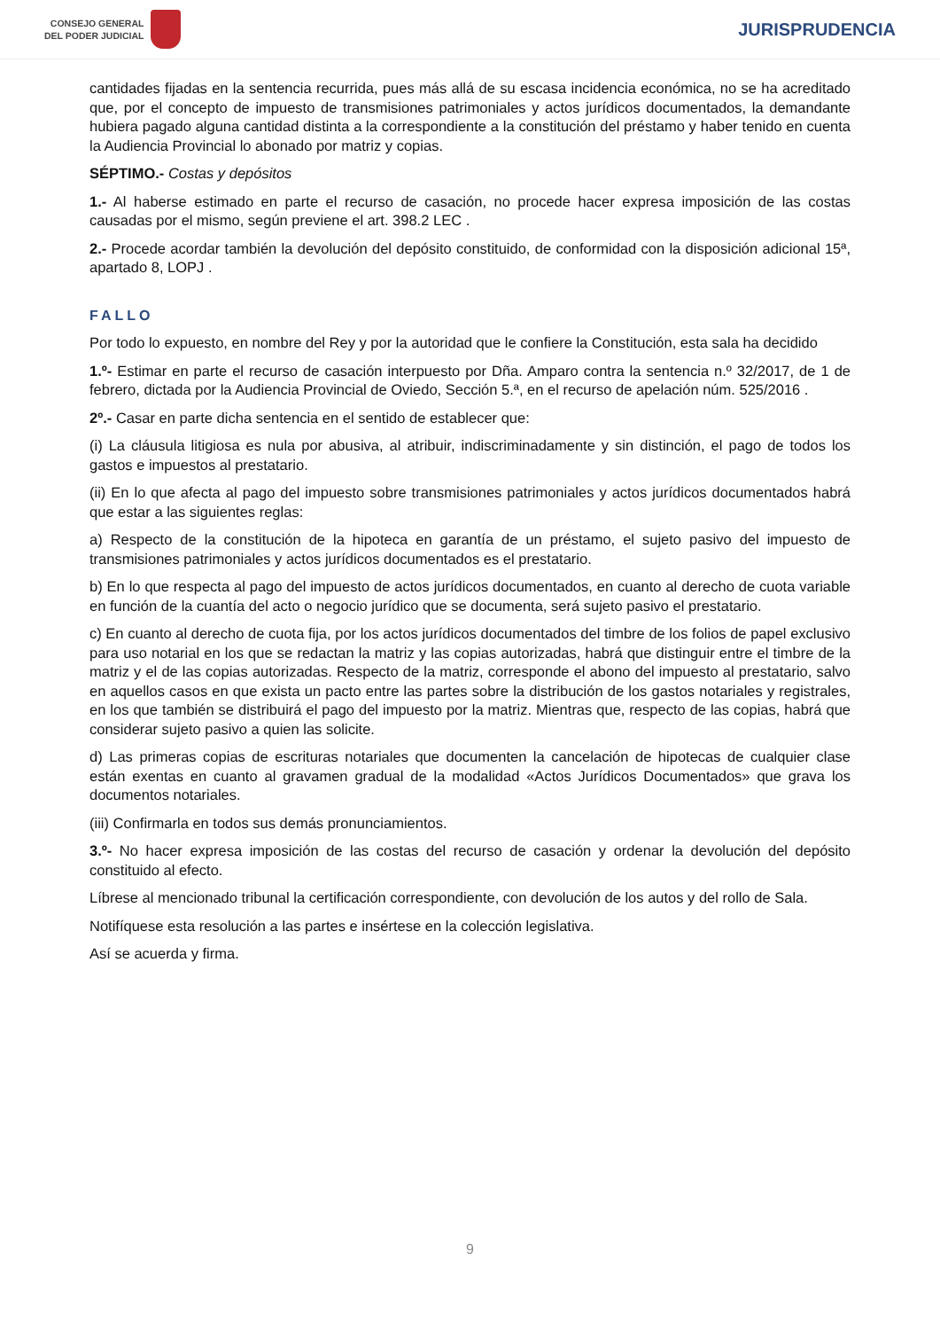CONSEJO GENERAL
DEL PODER JUDICIAL
JURISPRUDENCIA
cantidades fijadas en la sentencia recurrida, pues más allá de su escasa incidencia económica, no se ha acreditado que, por el concepto de impuesto de transmisiones patrimoniales y actos jurídicos documentados, la demandante hubiera pagado alguna cantidad distinta a la correspondiente a la constitución del préstamo y haber tenido en cuenta la Audiencia Provincial lo abonado por matriz y copias.
SÉPTIMO.- Costas y depósitos
1.- Al haberse estimado en parte el recurso de casación, no procede hacer expresa imposición de las costas causadas por el mismo, según previene el art. 398.2 LEC .
2.- Procede acordar también la devolución del depósito constituido, de conformidad con la disposición adicional 15ª, apartado 8, LOPJ .
FALLO
Por todo lo expuesto, en nombre del Rey y por la autoridad que le confiere la Constitución, esta sala ha decidido
1.º- Estimar en parte el recurso de casación interpuesto por Dña. Amparo contra la sentencia n.º 32/2017, de 1 de febrero, dictada por la Audiencia Provincial de Oviedo, Sección 5.ª, en el recurso de apelación núm. 525/2016 .
2º.- Casar en parte dicha sentencia en el sentido de establecer que:
(i) La cláusula litigiosa es nula por abusiva, al atribuir, indiscriminadamente y sin distinción, el pago de todos los gastos e impuestos al prestatario.
(ii) En lo que afecta al pago del impuesto sobre transmisiones patrimoniales y actos jurídicos documentados habrá que estar a las siguientes reglas:
a) Respecto de la constitución de la hipoteca en garantía de un préstamo, el sujeto pasivo del impuesto de transmisiones patrimoniales y actos jurídicos documentados es el prestatario.
b) En lo que respecta al pago del impuesto de actos jurídicos documentados, en cuanto al derecho de cuota variable en función de la cuantía del acto o negocio jurídico que se documenta, será sujeto pasivo el prestatario.
c) En cuanto al derecho de cuota fija, por los actos jurídicos documentados del timbre de los folios de papel exclusivo para uso notarial en los que se redactan la matriz y las copias autorizadas, habrá que distinguir entre el timbre de la matriz y el de las copias autorizadas. Respecto de la matriz, corresponde el abono del impuesto al prestatario, salvo en aquellos casos en que exista un pacto entre las partes sobre la distribución de los gastos notariales y registrales, en los que también se distribuirá el pago del impuesto por la matriz. Mientras que, respecto de las copias, habrá que considerar sujeto pasivo a quien las solicite.
d) Las primeras copias de escrituras notariales que documenten la cancelación de hipotecas de cualquier clase están exentas en cuanto al gravamen gradual de la modalidad «Actos Jurídicos Documentados» que grava los documentos notariales.
(iii) Confirmarla en todos sus demás pronunciamientos.
3.º- No hacer expresa imposición de las costas del recurso de casación y ordenar la devolución del depósito constituido al efecto.
Líbrese al mencionado tribunal la certificación correspondiente, con devolución de los autos y del rollo de Sala.
Notifíquese esta resolución a las partes e insértese en la colección legislativa.
Así se acuerda y firma.
9